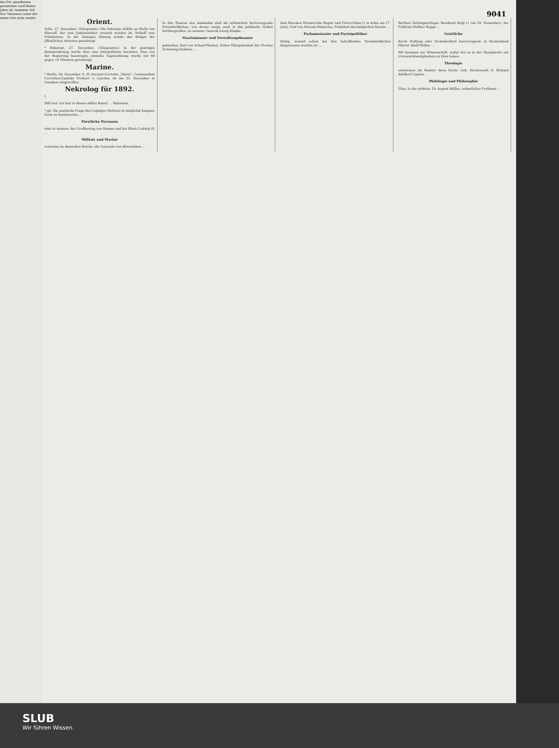das Pro- geordneten genommen rund dieses Jahre alt. kommen- fall. Nur Nächsten Leiter der mmer tritt nicht wieder
9041
Orient.
Sofia, 27. December. (Telegramm.) Die Sobranje wählte an Stelle von Slavcoff, der zum Justizminister ernannt worden ist, Petkoff zum Präsidenten. In der heutigen Sitzung wurde das Budget der öffentlichen Arbeiten genehmigt.
* Bukarest, 27. December. (Telegramm.) In der gestrigen Kammersitzung wurde über eine Interpellation berathen. Eine von der Regierung beantragte einfache Tagesordnung wurde mit 68 gegen 14 Stimmen genehmigt.
Marine.
* Berlin, 26. December. S. M. Kreuzer-Corvette „Marie", Commandant Corvetten-Capitain Freiherr v. Lyncker, ist am 25. December in Lissabon eingetroffen.
Nekrolog für 1892.
I.
Still tret' ich hier in diesen stillen Raum! ... Rahmann.
* gd. Die poetische Frage des Leipziger Dichters in möglichst knapper Form zu beantworten ...
Fürstliche Personen
sind zu nennen: der Großherzog von Hessen und bei Rhein Ludwig IV. ...
Militair und Marine
vertreten im deutschen Reiche: die Generale von Alvensleben ...
In den Staaten des Auslandes sind als militairisch hervorragende Persönlichkeiten, von denen einige auch in das politische Gebiet hinübergreifen, zu nennen: General Georg Klapka ...
Staatsmänner und Verwaltungsbeamte
gestorben: Karl von Scheel-Plessen, früher Oberpräsident der Provinz Schleswig-Holstein ...
dem liberalen Ministerium Rogier und Frère-Orban († in Arlon am 17. Juni), Graf von Merode-Westerloo, Präsident des belgischen Senats ...
Parlamentarier und Parteipolitiker
thätig, worauf schon bei den betreffenden Persönlichkeiten hingewiesen worden ist ...
Berliner Zeitungsverleger Bernhard Brigl († am 29. November), der Publicist Walther Rogge ...
Geistliche
durch Stellung oder Persönlichkeit hervorragend: in Deutschland Pfarrer Adolf Stöber ...
Wir kommen zur Wissenschaft, wobei wir es in der Hauptsache mit Universitätsmitgliedern zu thun haben.
Theologie
erscheinen als Meister ihres Fachs: Geh. Kirchenrath D. Richard Adelbert Lipsius ...
Philologie und Philosophie
Über, in der wirkten: Dr. August Müller, ordentlicher Professor ...
SLUB
Wir führen Wissen.